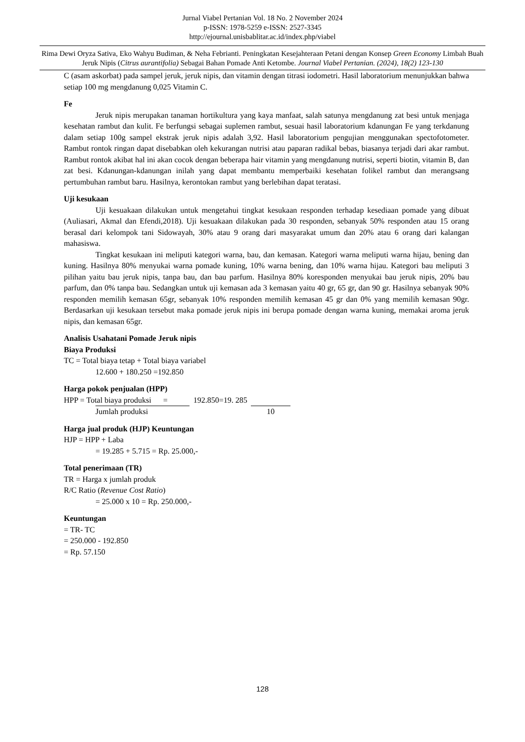Jurnal Viabel Pertanian Vol. 18 No. 2 November 2024
p-ISSN: 1978-5259 e-ISSN: 2527-3345
http://ejournal.unisbablitar.ac.id/index.php/viabel
Rima Dewi Oryza Sativa, Eko Wahyu Budiman, & Neha Febrianti. Peningkatan Kesejahteraan Petani dengan Konsep Green Economy Limbah Buah Jeruk Nipis (Citrus aurantifolia) Sebagai Bahan Pomade Anti Ketombe. Journal Viabel Pertanian. (2024), 18(2) 123-130
C (asam askorbat) pada sampel jeruk, jeruk nipis, dan vitamin dengan titrasi iodometri. Hasil laboratorium menunjukkan bahwa setiap 100 mg mengdanung 0,025 Vitamin C.
Fe
Jeruk nipis merupakan tanaman hortikultura yang kaya manfaat, salah satunya mengdanung zat besi untuk menjaga kesehatan rambut dan kulit. Fe berfungsi sebagai suplemen rambut, sesuai hasil laboratorium kdanungan Fe yang terkdanung dalam setiap 100g sampel ekstrak jeruk nipis adalah 3,92. Hasil laboratorium pengujian menggunakan spectofotometer. Rambut rontok ringan dapat disebabkan oleh kekurangan nutrisi atau paparan radikal bebas, biasanya terjadi dari akar rambut. Rambut rontok akibat hal ini akan cocok dengan beberapa hair vitamin yang mengdanung nutrisi, seperti biotin, vitamin B, dan zat besi. Kdanungan-kdanungan inilah yang dapat membantu memperbaiki kesehatan folikel rambut dan merangsang pertumbuhan rambut baru. Hasilnya, kerontokan rambut yang berlebihan dapat teratasi.
Uji kesukaan
Uji kesuakaan dilakukan untuk mengetahui tingkat kesukaan responden terhadap kesediaan pomade yang dibuat (Auliasari, Akmal dan Efendi,2018). Uji kesuakaan dilakukan pada 30 responden, sebanyak 50% responden atau 15 orang berasal dari kelompok tani Sidowayah, 30% atau 9 orang dari masyarakat umum dan 20% atau 6 orang dari kalangan mahasiswa.
Tingkat kesukaan ini meliputi kategori warna, bau, dan kemasan. Kategori warna meliputi warna hijau, bening dan kuning. Hasilnya 80% menyukai warna pomade kuning, 10% warna bening, dan 10% warna hijau. Kategori bau meliputi 3 pilihan yaitu bau jeruk nipis, tanpa bau, dan bau parfum. Hasilnya 80% koresponden menyukai bau jeruk nipis, 20% bau parfum, dan 0% tanpa bau. Sedangkan untuk uji kemasan ada 3 kemasan yaitu 40 gr, 65 gr, dan 90 gr. Hasilnya sebanyak 90% responden memilih kemasan 65gr, sebanyak 10% responden memilih kemasan 45 gr dan 0% yang memilih kemasan 90gr. Berdasarkan uji kesukaan tersebut maka pomade jeruk nipis ini berupa pomade dengan warna kuning, memakai aroma jeruk nipis, dan kemasan 65gr.
Analisis Usahatani Pomade Jeruk nipis
Biaya Produksi
TC = Total biaya tetap + Total biaya variabel
12.600 + 180.250 =192.850
Harga pokok penjualan (HPP)
HPP = Total biaya produksi = 192.850=19. 285
Jumlah produksi 10
Harga jual produk (HJP) Keuntungan
HJP = HPP + Laba
= 19.285 + 5.715 = Rp. 25.000,-
Total penerimaan (TR)
TR = Harga x jumlah produk
R/C Ratio (Revenue Cost Ratio)
= 25.000 x 10 = Rp. 250.000,-
Keuntungan
= TR- TC
= 250.000 - 192.850
= Rp. 57.150
128